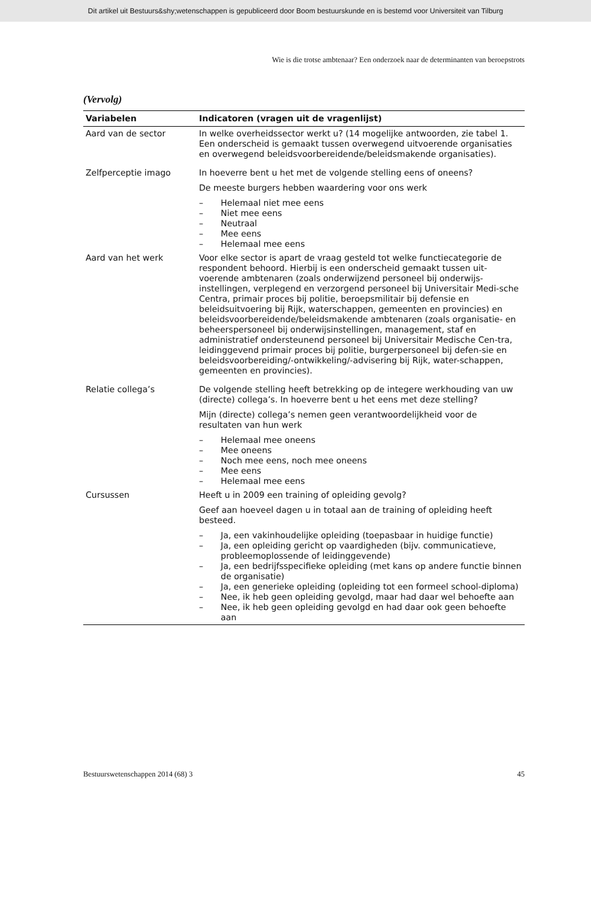Dit artikel uit Bestuurs&shy;wetenschappen is gepubliceerd door Boom bestuurskunde en is bestemd voor Universiteit van Tilburg
Wie is die trotse ambtenaar? Een onderzoek naar de determinanten van beroepstrots
(Vervolg)
| Variabelen | Indicatoren (vragen uit de vragenlijst) |
| --- | --- |
| Aard van de sector | In welke overheidssector werkt u? (14 mogelijke antwoorden, zie tabel 1. Een onderscheid is gemaakt tussen overwegend uitvoerende organisaties en overwegend beleidsvoorbereidende/beleidsmakende organisaties). |
| Zelfperceptie imago | In hoeverre bent u het met de volgende stelling eens of oneens? De meeste burgers hebben waardering voor ons werk – Helemaal niet mee eens – Niet mee eens – Neutraal – Mee eens – Helemaal mee eens |
| Aard van het werk | Voor elke sector is apart de vraag gesteld tot welke functiecategorie de respondent behoord. Hierbij is een onderscheid gemaakt tussen uit-voerende ambtenaren (zoals onderwijzend personeel bij onderwijs-instellingen, verplegend en verzorgend personeel bij Universitair Medi-sche Centra, primair proces bij politie, beroepsmilitair bij defensie en beleidsuitvoering bij Rijk, waterschappen, gemeenten en provincies) en beleidsvoorbereidende/beleidsmakende ambtenaren (zoals organisatie- en beheerspersoneel bij onderwijsinstellingen, management, staf en administratief ondersteunend personeel bij Universitair Medische Cen-tra, leidinggevend primair proces bij politie, burgerpersoneel bij defen-sie en beleidsvoorbereiding/-ontwikkeling/-advisering bij Rijk, water-schappen, gemeenten en provincies). |
| Relatie collega’s | De volgende stelling heeft betrekking op de integere werkhouding van uw (directe) collega’s. In hoeverre bent u het eens met deze stelling? Mijn (directe) collega’s nemen geen verantwoordelijkheid voor de resultaten van hun werk – Helemaal mee oneens – Mee oneens – Noch mee eens, noch mee oneens – Mee eens – Helemaal mee eens |
| Cursussen | Heeft u in 2009 een training of opleiding gevolg? Geef aan hoeveel dagen u in totaal aan de training of opleiding heeft besteed. – Ja, een vakinhoudelijke opleiding (toepasbaar in huidige functie) – Ja, een opleiding gericht op vaardigheden (bijv. communicatieve, probleemoplossende of leidinggevende) – Ja, een bedrijfsspecifieke opleiding (met kans op andere functie binnen de organisatie) – Ja, een generieke opleiding (opleiding tot een formeel school-diploma) – Nee, ik heb geen opleiding gevolgd, maar had daar wel behoefte aan – Nee, ik heb geen opleiding gevolgd en had daar ook geen behoefte aan |
Bestuurswetenschappen 2014 (68) 3 45